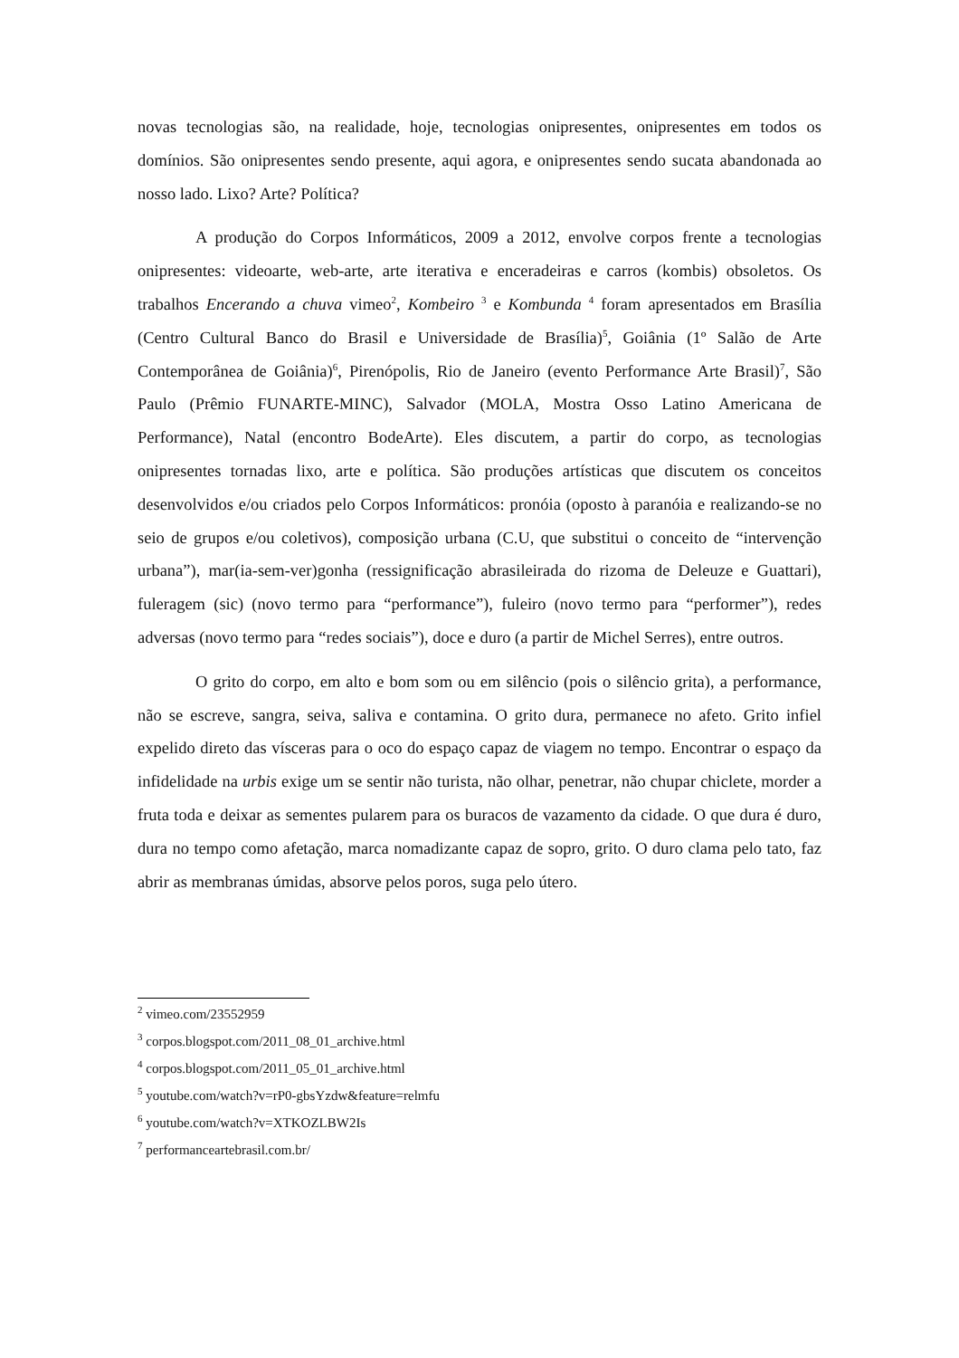novas tecnologias são, na realidade, hoje, tecnologias onipresentes, onipresentes em todos os domínios. São onipresentes sendo presente, aqui agora, e onipresentes sendo sucata abandonada ao nosso lado. Lixo? Arte? Política?
A produção do Corpos Informáticos, 2009 a 2012, envolve corpos frente a tecnologias onipresentes: videoarte, web-arte, arte iterativa e enceradeiras e carros (kombis) obsoletos. Os trabalhos Encerando a chuva vimeo<sup>2</sup>, Kombeiro <sup>3</sup> e Kombunda <sup>4</sup> foram apresentados em Brasília (Centro Cultural Banco do Brasil e Universidade de Brasília)<sup>5</sup>, Goiânia (1º Salão de Arte Contemporânea de Goiânia)<sup>6</sup>, Pirenópolis, Rio de Janeiro (evento Performance Arte Brasil)<sup>7</sup>, São Paulo (Prêmio FUNARTE-MINC), Salvador (MOLA, Mostra Osso Latino Americana de Performance), Natal (encontro BodeArte). Eles discutem, a partir do corpo, as tecnologias onipresentes tornadas lixo, arte e política. São produções artísticas que discutem os conceitos desenvolvidos e/ou criados pelo Corpos Informáticos: pronóia (oposto à paranóia e realizando-se no seio de grupos e/ou coletivos), composição urbana (C.U, que substitui o conceito de “intervenção urbana”), mar(ia-sem-ver)gonha (ressignificação abrasileirada do rizoma de Deleuze e Guattari), fuleragem (sic) (novo termo para “performance”), fuleiro (novo termo para “performer”), redes adversas (novo termo para “redes sociais”), doce e duro (a partir de Michel Serres), entre outros.
O grito do corpo, em alto e bom som ou em silêncio (pois o silêncio grita), a performance, não se escreve, sangra, seiva, saliva e contamina. O grito dura, permanece no afeto. Grito infiel expelido direto das vísceras para o oco do espaço capaz de viagem no tempo. Encontrar o espaço da infidelidade na urbis exige um se sentir não turista, não olhar, penetrar, não chupar chiclete, morder a fruta toda e deixar as sementes pularem para os buracos de vazamento da cidade. O que dura é duro, dura no tempo como afetação, marca nomadizante capaz de sopro, grito. O duro clama pelo tato, faz abrir as membranas úmidas, absorve pelos poros, suga pelo útero.
<sup>2</sup> vimeo.com/23552959
<sup>3</sup> corpos.blogspot.com/2011_08_01_archive.html
<sup>4</sup> corpos.blogspot.com/2011_05_01_archive.html
<sup>5</sup> youtube.com/watch?v=rP0-gbsYzdw&feature=relmfu
<sup>6</sup> youtube.com/watch?v=XTKOZLBW2Is
<sup>7</sup> performanceartebrasil.com.br/